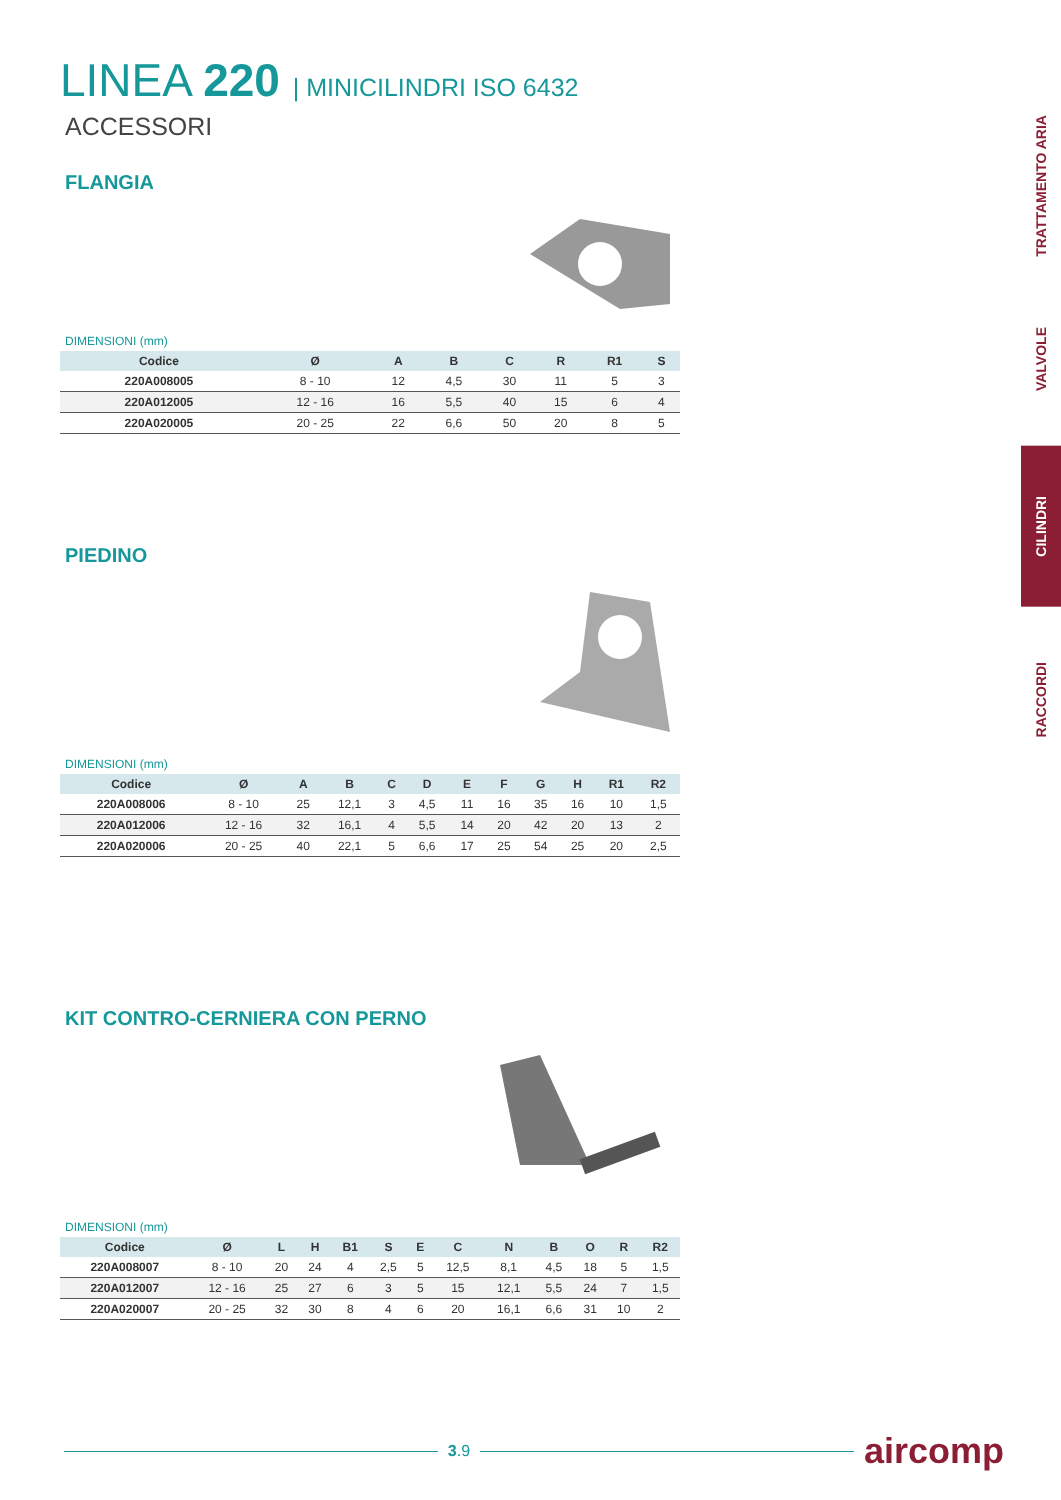LINEA 220 | MINICILINDRI ISO 6432
ACCESSORI
FLANGIA
DIMENSIONI (mm)
| Codice | Ø | A | B | C | R | R1 | S |
| --- | --- | --- | --- | --- | --- | --- | --- |
| 220A008005 | 8 - 10 | 12 | 4,5 | 30 | 11 | 5 | 3 |
| 220A012005 | 12 - 16 | 16 | 5,5 | 40 | 15 | 6 | 4 |
| 220A020005 | 20 - 25 | 22 | 6,6 | 50 | 20 | 8 | 5 |
PIEDINO
DIMENSIONI (mm)
| Codice | Ø | A | B | C | D | E | F | G | H | R1 | R2 |
| --- | --- | --- | --- | --- | --- | --- | --- | --- | --- | --- | --- |
| 220A008006 | 8 - 10 | 25 | 12,1 | 3 | 4,5 | 11 | 16 | 35 | 16 | 10 | 1,5 |
| 220A012006 | 12 - 16 | 32 | 16,1 | 4 | 5,5 | 14 | 20 | 42 | 20 | 13 | 2 |
| 220A020006 | 20 - 25 | 40 | 22,1 | 5 | 6,6 | 17 | 25 | 54 | 25 | 20 | 2,5 |
KIT CONTRO-CERNIERA CON PERNO
DIMENSIONI (mm)
| Codice | Ø | L | H | B1 | S | E | C | N | B | O | R | R2 |
| --- | --- | --- | --- | --- | --- | --- | --- | --- | --- | --- | --- | --- |
| 220A008007 | 8 - 10 | 20 | 24 | 4 | 2,5 | 5 | 12,5 | 8,1 | 4,5 | 18 | 5 | 1,5 |
| 220A012007 | 12 - 16 | 25 | 27 | 6 | 3 | 5 | 15 | 12,1 | 5,5 | 24 | 7 | 1,5 |
| 220A020007 | 20 - 25 | 32 | 30 | 8 | 4 | 6 | 20 | 16,1 | 6,6 | 31 | 10 | 2 |
TRATTAMENTO ARIA
VALVOLE
CILINDRI
RACCORDI
3.9
aircomp